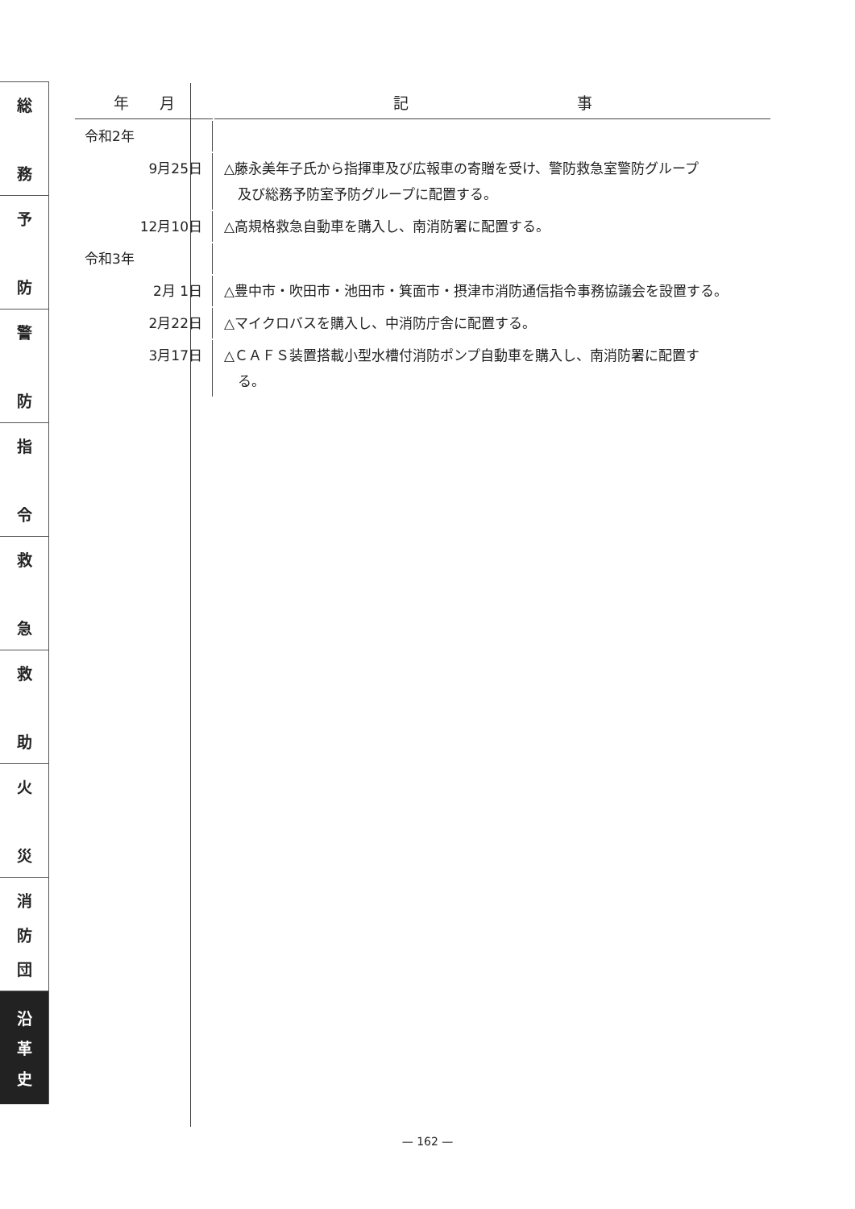総
務
予
防
警
防
指
令
救
急
救
助
火
災
消
防
団
沿
革
史
| 年 月 | 記 事 |
| --- | --- |
| 令和2年 | |
| 9月25日 | △藤永美年子氏から指揮車及び広報車の寄贈を受け、警防救急室警防グループ 及び総務予防室予防グループに配置する。 |
| 12月10日 | △高規格救急自動車を購入し、南消防署に配置する。 |
| 令和3年 | |
| 2月 1日 | △豊中市・吹田市・池田市・箕面市・摂津市消防通信指令事務協議会を設置する。 |
| 2月22日 | △マイクロバスを購入し、中消防庁舎に配置する。 |
| 3月17日 | △ＣＡＦＳ装置搭載小型水槽付消防ポンプ自動車を購入し、南消防署に配置す る。 |
— 162 —